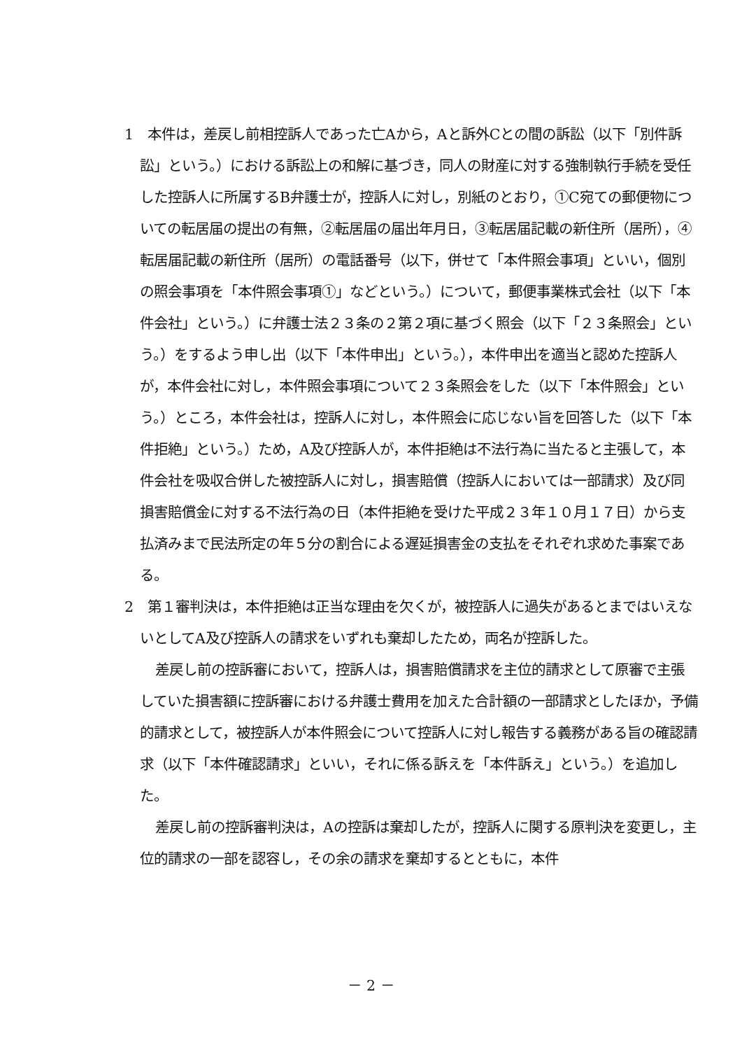1　本件は，差戻し前相控訴人であった亡Aから，Aと訴外Cとの間の訴訟（以下「別件訴訟」という。）における訴訟上の和解に基づき，同人の財産に対する強制執行手続を受任した控訴人に所属するB弁護士が，控訴人に対し，別紙のとおり，①C宛ての郵便物についての転居届の提出の有無，②転居届の届出年月日，③転居届記載の新住所（居所），④転居届記載の新住所（居所）の電話番号（以下，併せて「本件照会事項」といい，個別の照会事項を「本件照会事項①」などという。）について，郵便事業株式会社（以下「本件会社」という。）に弁護士法２３条の２第２項に基づく照会（以下「２３条照会」という。）をするよう申し出（以下「本件申出」という。），本件申出を適当と認めた控訴人が，本件会社に対し，本件照会事項について２３条照会をした（以下「本件照会」という。）ところ，本件会社は，控訴人に対し，本件照会に応じない旨を回答した（以下「本件拒絶」という。）ため，A及び控訴人が，本件拒絶は不法行為に当たると主張して，本件会社を吸収合併した被控訴人に対し，損害賠償（控訴人においては一部請求）及び同損害賠償金に対する不法行為の日（本件拒絶を受けた平成２３年１０月１７日）から支払済みまで民法所定の年５分の割合による遅延損害金の支払をそれぞれ求めた事案である。
2　第１審判決は，本件拒絶は正当な理由を欠くが，被控訴人に過失があるとまではいえないとしてA及び控訴人の請求をいずれも棄却したため，両名が控訴した。
差戻し前の控訴審において，控訴人は，損害賠償請求を主位的請求として原審で主張していた損害額に控訴審における弁護士費用を加えた合計額の一部請求としたほか，予備的請求として，被控訴人が本件照会について控訴人に対し報告する義務がある旨の確認請求（以下「本件確認請求」といい，それに係る訴えを「本件訴え」という。）を追加した。
差戻し前の控訴審判決は，Aの控訴は棄却したが，控訴人に関する原判決を変更し，主位的請求の一部を認容し，その余の請求を棄却するとともに，本件
－ 2 －